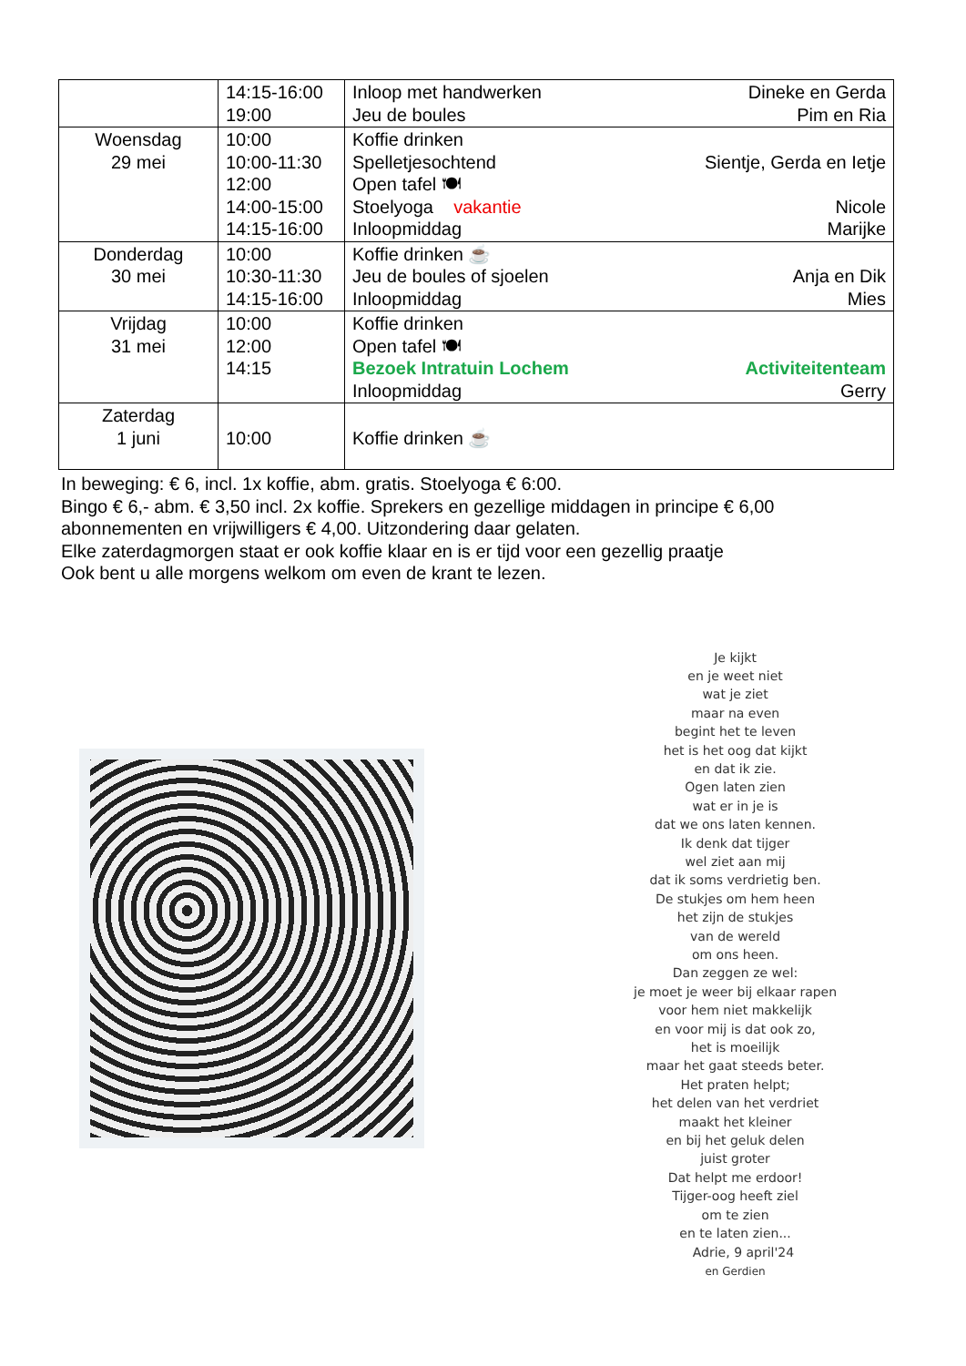| | 14:15-16:00 19:00 | Inloop met handwerken Dineke en Gerda Jeu de boules Pim en Ria |
| Woensdag 29 mei | 10:00 10:00-11:30 12:00 14:00-15:00 14:15-16:00 | Koffie drinken Spelletjesochtend Sientje, Gerda en Ietje Open tafel 🍽 Stoelyoga vakantie Nicole Inloopmiddag Marijke |
| Donderdag 30 mei | 10:00 10:30-11:30 14:15-16:00 | Koffie drinken ☕ Jeu de boules of sjoelen Anja en Dik Inloopmiddag Mies |
| Vrijdag 31 mei | 10:00 12:00 14:15 | Koffie drinken Open tafel 🍽 Bezoek Intratuin Lochem Activiteitenteam Inloopmiddag Gerry |
| Zaterdag 1 juni | 10:00 | Koffie drinken ☕ |
In beweging: € 6, incl. 1x koffie, abm. gratis. Stoelyoga € 6:00.
Bingo € 6,- abm. € 3,50 incl. 2x koffie. Sprekers en gezellige middagen in principe € 6,00
abonnementen en vrijwilligers € 4,00. Uitzondering daar gelaten.
Elke zaterdagmorgen staat er ook koffie klaar en is er tijd voor een gezellig praatje
Ook bent u alle morgens welkom om even de krant te lezen.
Je kijkt
en je weet niet
wat je ziet
maar na even
begint het te leven
het is het oog dat kijkt
en dat ik zie.
Ogen laten zien
wat er in je is
dat we ons laten kennen.
Ik denk dat tijger
wel ziet aan mij
dat ik soms verdrietig ben.
De stukjes om hem heen
het zijn de stukjes
van de wereld
om ons heen.
Dan zeggen ze wel:
je moet je weer bij elkaar rapen
voor hem niet makkelijk
en voor mij is dat ook zo,
het is moeilijk
maar het gaat steeds beter.
Het praten helpt;
het delen van het verdriet
maakt het kleiner
en bij het geluk delen
juist groter
Dat helpt me erdoor!
Tijger-oog heeft ziel
om te zien
en te laten zien...
Adrie, 9 april'24
en Gerdien